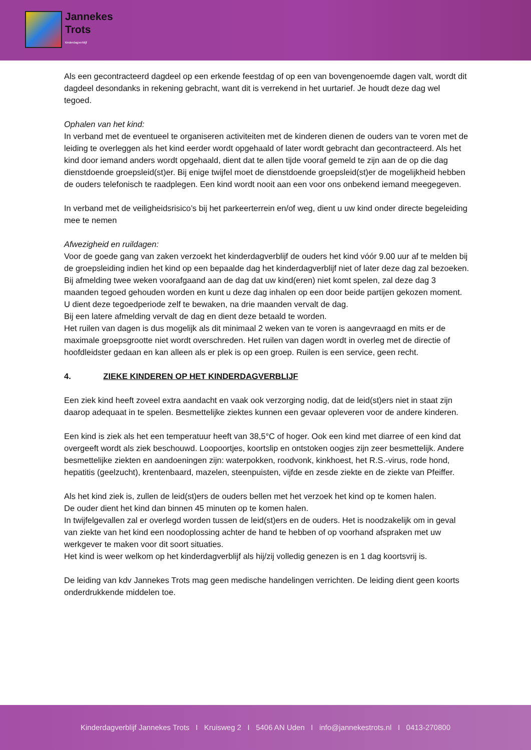Jannekes
Trots
kinderdagverblijf
Als een gecontracteerd dagdeel op een erkende feestdag of op een van bovengenoemde dagen valt, wordt dit dagdeel desondanks in rekening gebracht, want dit is verrekend in het uurtarief. Je houdt deze dag wel tegoed.
Ophalen van het kind:
In verband met de eventueel te organiseren activiteiten met de kinderen dienen de ouders van te voren met de leiding te overleggen als het kind eerder wordt opgehaald of later wordt gebracht dan gecontracteerd. Als het kind door iemand anders wordt opgehaald, dient dat te allen tijde vooraf gemeld te zijn aan de op die dag dienstdoende groepsleid(st)er. Bij enige twijfel moet de dienstdoende groepsleid(st)er de mogelijkheid hebben de ouders telefonisch te raadplegen. Een kind wordt nooit aan een voor ons onbekend iemand meegegeven.
In verband met de veiligheidsrisico’s bij het parkeerterrein en/of weg, dient u uw kind onder directe begeleiding mee te nemen
Afwezigheid en ruildagen:
Voor de goede gang van zaken verzoekt het kinderdagverblijf de ouders het kind vóór 9.00 uur af te melden bij de groepsleiding indien het kind op een bepaalde dag het kinderdagverblijf niet of later deze dag zal bezoeken. Bij afmelding twee weken voorafgaand aan de dag dat uw kind(eren) niet komt spelen, zal deze dag 3 maanden tegoed gehouden worden en kunt u deze dag inhalen op een door beide partijen gekozen moment.
U dient deze tegoedperiode zelf te bewaken, na drie maanden vervalt de dag.
Bij een latere afmelding vervalt de dag en dient deze betaald te worden.
Het ruilen van dagen is dus mogelijk als dit minimaal 2 weken van te voren is aangevraagd en mits er de maximale groepsgrootte niet wordt overschreden. Het ruilen van dagen wordt in overleg met de directie of hoofdleidster gedaan en kan alleen als er plek is op een groep. Ruilen is een service, geen recht.
4. ZIEKE KINDEREN OP HET KINDERDAGVERBLIJF
Een ziek kind heeft zoveel extra aandacht en vaak ook verzorging nodig, dat de leid(st)ers niet in staat zijn daarop adequaat in te spelen. Besmettelijke ziektes kunnen een gevaar opleveren voor de andere kinderen.
Een kind is ziek als het een temperatuur heeft van 38,5°C of hoger. Ook een kind met diarree of een kind dat overgeeft wordt als ziek beschouwd. Loopoortjes, koortslip en ontstoken oogjes zijn zeer besmettelijk. Andere besmettelijke ziekten en aandoeningen zijn: waterpokken, roodvonk, kinkhoest, het R.S.-virus, rode hond, hepatitis (geelzucht), krentenbaard, mazelen, steenpuisten, vijfde en zesde ziekte en de ziekte van Pfeiffer.
Als het kind ziek is, zullen de leid(st)ers de ouders bellen met het verzoek het kind op te komen halen.
De ouder dient het kind dan binnen 45 minuten op te komen halen.
In twijfelgevallen zal er overlegd worden tussen de leid(st)ers en de ouders. Het is noodzakelijk om in geval van ziekte van het kind een noodoplossing achter de hand te hebben of op voorhand afspraken met uw werkgever te maken voor dit soort situaties.
Het kind is weer welkom op het kinderdagverblijf als hij/zij volledig genezen is en 1 dag koortsvrij is.
De leiding van kdv Jannekes Trots mag geen medische handelingen verrichten. De leiding dient geen koorts onderdrukkende middelen toe.
Kinderdagverblijf Jannekes Trots I Kruisweg 2 I 5406 AN Uden I info@jannekestrots.nl I 0413-270800